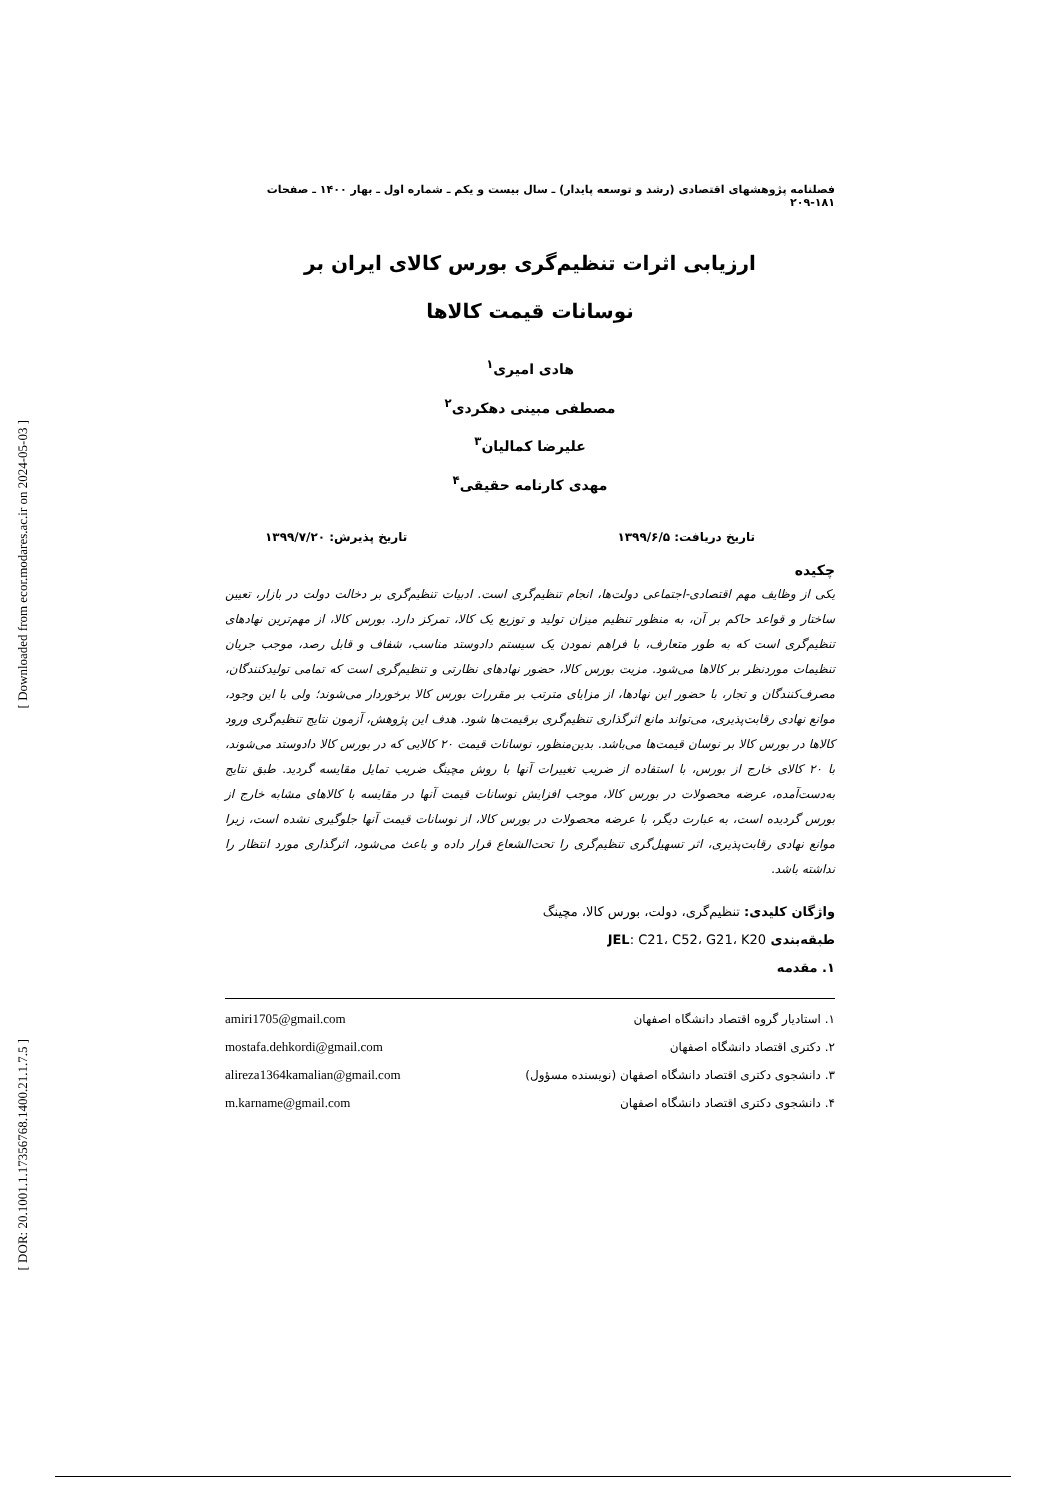[ Downloaded from ecor.modares.ac.ir on 2024-05-03 ]
[ DOR: 20.1001.1.17356768.1400.21.1.7.5 ]
فصلنامه پژوهشهای اقتصادی (رشد و توسعه پایدار) ـ سال بیست و یکم ـ شماره اول ـ بهار ۱۴۰۰ ـ صفحات ۱۸۱-۲۰۹
ارزیابی اثرات تنظیم‌گری بورس کالای ایران بر
نوسانات قیمت کالاها
هادی امیری<sup>۱</sup>
مصطفی مبینی دهکردی<sup>۲</sup>
علیرضا کمالیان<sup>۳</sup>
مهدی کارنامه حقیقی<sup>۴</sup>
تاریخ دریافت: ۱۳۹۹/۶/۵ تاریخ پذیرش: ۱۳۹۹/۷/۲۰
چکیده
یکی از وظایف مهم اقتصادی-اجتماعی دولت‌ها، انجام تنظیم‌گری است. ادبیات تنظیم‌گری بر دخالت دولت در بازار، تعیین ساختار و قواعد حاکم بر آن، به منظور تنظیم میزان تولید و توزیع یک کالا، تمرکز دارد. بورس کالا، از مهم‌ترین نهادهای تنظیم‌گری است که به طور متعارف، با فراهم نمودن یک سیستم دادوستد مناسب، شفاف و قابل رصد، موجب جریان تنظیمات موردنظر بر کالاها می‌شود. مزیت بورس کالا، حضور نهادهای نظارتی و تنظیم‌گری است که تمامی تولیدکنندگان، مصرف‌کنندگان و تجار، با حضور این نهادها، از مزایای مترتب بر مقررات بورس کالا برخوردار می‌شوند؛ ولی با این وجود، موانع نهادی رقابت‌پذیری، می‌تواند مانع اثرگذاری تنظیم‌گری برقیمت‌ها شود. هدف این پژوهش، آزمون نتایج تنظیم‌گری ورود کالاها در بورس کالا بر نوسان قیمت‌ها می‌باشد. بدین‌منظور، نوسانات قیمت ۲۰ کالایی که در بورس کالا دادوستد می‌شوند، با ۲۰ کالای خارج از بورس، با استفاده از ضریب تغییرات آنها با روش مچینگ ضریب تمایل مقایسه گردید. طبق نتایج به‌دست‌آمده، عرضه محصولات در بورس کالا، موجب افزایش نوسانات قیمت آنها در مقایسه با کالاهای مشابه خارج از بورس گردیده است، به عبارت دیگر، با عرضه محصولات در بورس کالا، از نوسانات قیمت آنها جلوگیری نشده است، زیرا موانع نهادی رقابت‌پذیری، اثر تسهیل‌گری تنظیم‌گری را تحت‌الشعاع قرار داده و باعث می‌شود، اثرگذاری مورد انتظار را نداشته باشد.
واژگان کلیدی: تنظیم‌گری، دولت، بورس کالا، مچینگ
طبقه‌بندی JEL: C21، C52، G21، K20
۱. مقدمه
۱. استادیار گروه اقتصاد دانشگاه اصفهان amiri1705@gmail.com
۲. دکتری اقتصاد دانشگاه اصفهان mostafa.dehkordi@gmail.com
۳. دانشجوی دکتری اقتصاد دانشگاه اصفهان (نویسنده مسؤول) alireza1364kamalian@gmail.com
۴. دانشجوی دکتری اقتصاد دانشگاه اصفهان m.karname@gmail.com